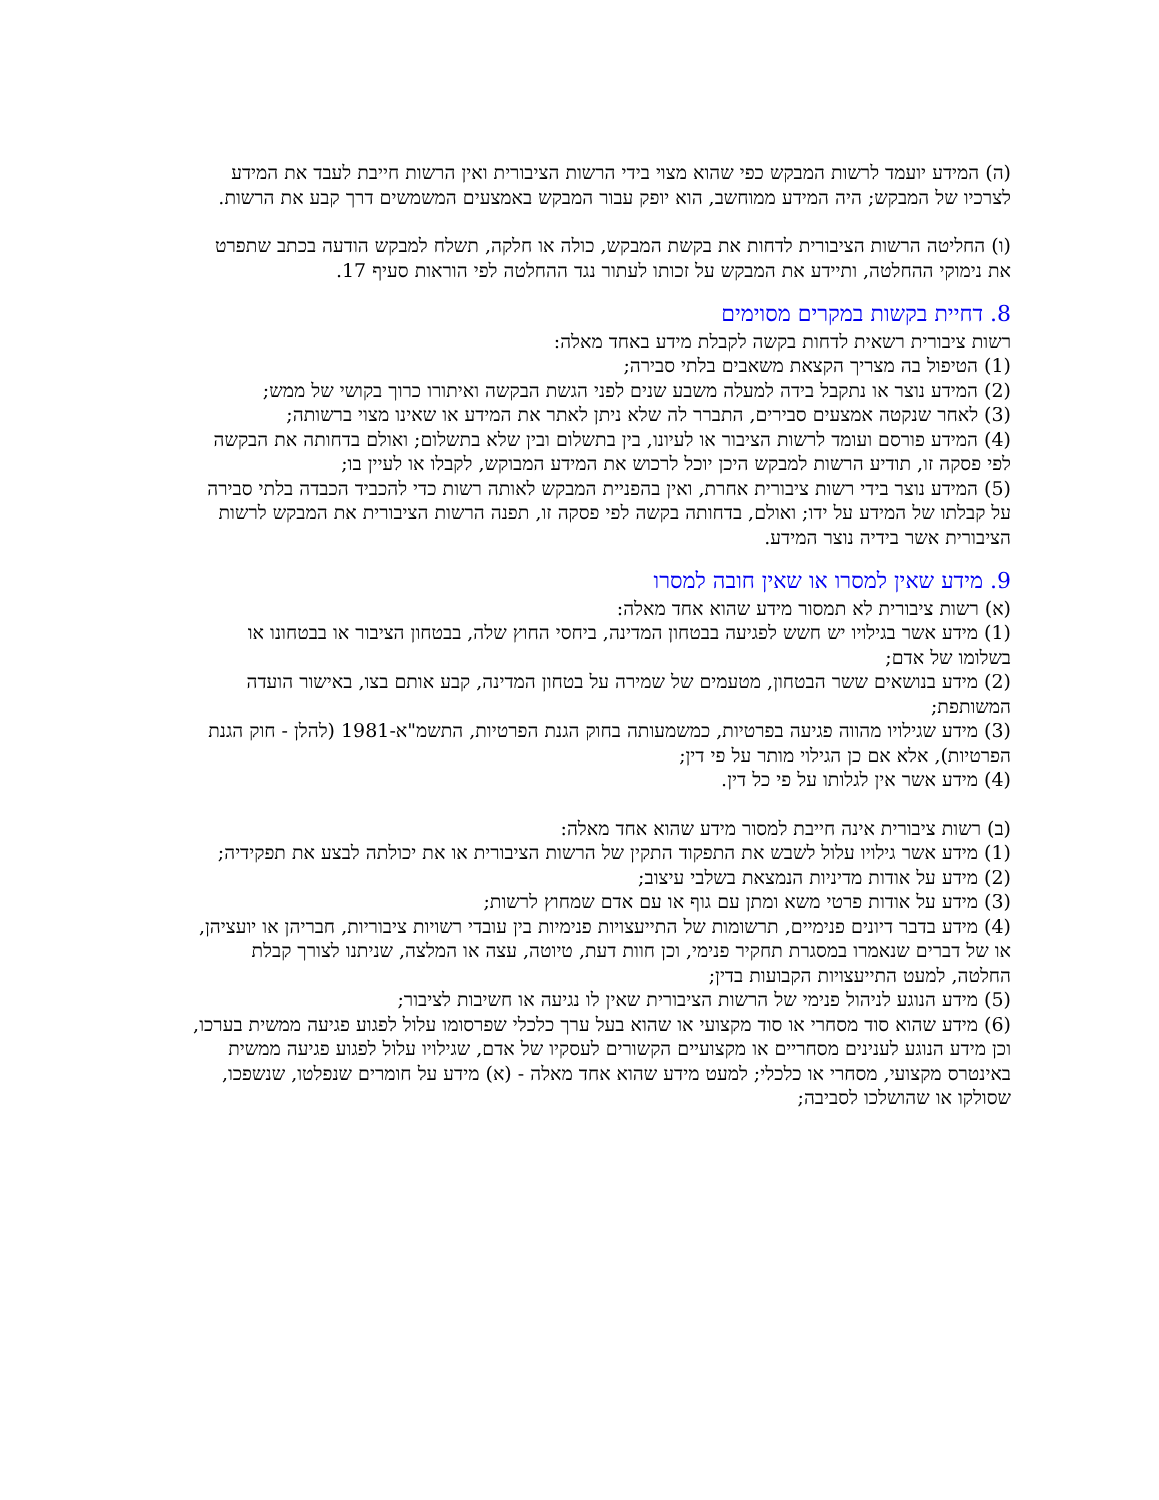(ה) המידע יועמד לרשות המבקש כפי שהוא מצוי בידי הרשות הציבורית ואין הרשות חייבת לעבד את המידע לצרכיו של המבקש; היה המידע ממוחשב, הוא יופק עבור המבקש באמצעים המשמשים דרך קבע את הרשות.
(ו) החליטה הרשות הציבורית לדחות את בקשת המבקש, כולה או חלקה, תשלח למבקש הודעה בכתב שתפרט את נימוקי ההחלטה, ותיידע את המבקש על זכותו לעתור נגד ההחלטה לפי הוראות סעיף 17.
8. דחיית בקשות במקרים מסוימים
רשות ציבורית רשאית לדחות בקשה לקבלת מידע באחד מאלה:
(1) הטיפול בה מצריך הקצאת משאבים בלתי סבירה;
(2) המידע נוצר או נתקבל בידה למעלה משבע שנים לפני הגשת הבקשה ואיתורו כרוך בקושי של ממש;
(3) לאחר שנקטה אמצעים סבירים, התברר לה שלא ניתן לאתר את המידע או שאינו מצוי ברשותה;
(4) המידע פורסם ועומד לרשות הציבור או לעיונו, בין בתשלום ובין שלא בתשלום; ואולם בדחותה את הבקשה לפי פסקה זו, תודיע הרשות למבקש היכן יוכל לרכוש את המידע המבוקש, לקבלו או לעיין בו;
(5) המידע נוצר בידי רשות ציבורית אחרת, ואין בהפניית המבקש לאותה רשות כדי להכביד הכבדה בלתי סבירה על קבלתו של המידע על ידו; ואולם, בדחותה בקשה לפי פסקה זו, תפנה הרשות הציבורית את המבקש לרשות הציבורית אשר בידיה נוצר המידע.
9. מידע שאין למסרו או שאין חובה למסרו
(א) רשות ציבורית לא תמסור מידע שהוא אחד מאלה:
(1) מידע אשר בגילויו יש חשש לפגיעה בבטחון המדינה, ביחסי החוץ שלה, בבטחון הציבור או בבטחונו או בשלומו של אדם;
(2) מידע בנושאים ששר הבטחון, מטעמים של שמירה על בטחון המדינה, קבע אותם בצו, באישור הועדה המשותפת;
(3) מידע שגילויו מהווה פגיעה בפרטיות, כמשמעותה בחוק הגנת הפרטיות, התשמ"א-1981 (להלן - חוק הגנת הפרטיות), אלא אם כן הגילוי מותר על פי דין;
(4) מידע אשר אין לגלותו על פי כל דין.
(ב) רשות ציבורית אינה חייבת למסור מידע שהוא אחד מאלה:
(1) מידע אשר גילויו עלול לשבש את התפקוד התקין של הרשות הציבורית או את יכולתה לבצע את תפקידיה;
(2) מידע על אודות מדיניות הנמצאת בשלבי עיצוב;
(3) מידע על אודות פרטי משא ומתן עם גוף או עם אדם שמחוץ לרשות;
(4) מידע בדבר דיונים פנימיים, תרשומות של התייעצויות פנימיות בין עובדי רשויות ציבוריות, חבריהן או יועציהן, או של דברים שנאמרו במסגרת תחקיר פנימי, וכן חוות דעת, טיוטה, עצה או המלצה, שניתנו לצורך קבלת החלטה, למעט התייעצויות הקבועות בדין;
(5) מידע הנוגע לניהול פנימי של הרשות הציבורית שאין לו נגיעה או חשיבות לציבור;
(6) מידע שהוא סוד מסחרי או סוד מקצועי או שהוא בעל ערך כלכלי שפרסומו עלול לפגוע פגיעה ממשית בערכו, וכן מידע הנוגע לענינים מסחריים או מקצועיים הקשורים לעסקיו של אדם, שגילויו עלול לפגוע פגיעה ממשית באינטרס מקצועי, מסחרי או כלכלי; למעט מידע שהוא אחד מאלה - (א) מידע על חומרים שנפלטו, שנשפכו, שסולקו או שהושלכו לסביבה;